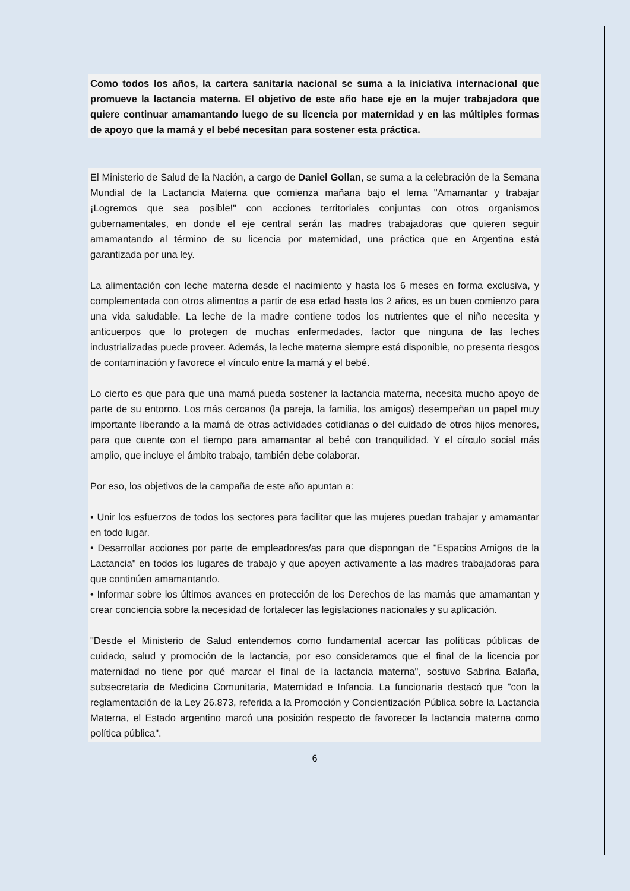Como todos los años, la cartera sanitaria nacional se suma a la iniciativa internacional que promueve la lactancia materna. El objetivo de este año hace eje en la mujer trabajadora que quiere continuar amamantando luego de su licencia por maternidad y en las múltiples formas de apoyo que la mamá y el bebé necesitan para sostener esta práctica.
El Ministerio de Salud de la Nación, a cargo de Daniel Gollan, se suma a la celebración de la Semana Mundial de la Lactancia Materna que comienza mañana bajo el lema "Amamantar y trabajar ¡Logremos que sea posible!" con acciones territoriales conjuntas con otros organismos gubernamentales, en donde el eje central serán las madres trabajadoras que quieren seguir amamantando al término de su licencia por maternidad, una práctica que en Argentina está garantizada por una ley.
La alimentación con leche materna desde el nacimiento y hasta los 6 meses en forma exclusiva, y complementada con otros alimentos a partir de esa edad hasta los 2 años, es un buen comienzo para una vida saludable. La leche de la madre contiene todos los nutrientes que el niño necesita y anticuerpos que lo protegen de muchas enfermedades, factor que ninguna de las leches industrializadas puede proveer. Además, la leche materna siempre está disponible, no presenta riesgos de contaminación y favorece el vínculo entre la mamá y el bebé.
Lo cierto es que para que una mamá pueda sostener la lactancia materna, necesita mucho apoyo de parte de su entorno. Los más cercanos (la pareja, la familia, los amigos) desempeñan un papel muy importante liberando a la mamá de otras actividades cotidianas o del cuidado de otros hijos menores, para que cuente con el tiempo para amamantar al bebé con tranquilidad. Y el círculo social más amplio, que incluye el ámbito trabajo, también debe colaborar.
Por eso, los objetivos de la campaña de este año apuntan a:
• Unir los esfuerzos de todos los sectores para facilitar que las mujeres puedan trabajar y amamantar en todo lugar.
• Desarrollar acciones por parte de empleadores/as para que dispongan de "Espacios Amigos de la Lactancia" en todos los lugares de trabajo y que apoyen activamente a las madres trabajadoras para que continúen amamantando.
• Informar sobre los últimos avances en protección de los Derechos de las mamás que amamantan y crear conciencia sobre la necesidad de fortalecer las legislaciones nacionales y su aplicación.
"Desde el Ministerio de Salud entendemos como fundamental acercar las políticas públicas de cuidado, salud y promoción de la lactancia, por eso consideramos que el final de la licencia por maternidad no tiene por qué marcar el final de la lactancia materna", sostuvo Sabrina Balaña, subsecretaria de Medicina Comunitaria, Maternidad e Infancia. La funcionaria destacó que "con la reglamentación de la Ley 26.873, referida a la Promoción y Concientización Pública sobre la Lactancia Materna, el Estado argentino marcó una posición respecto de favorecer la lactancia materna como política pública".
6